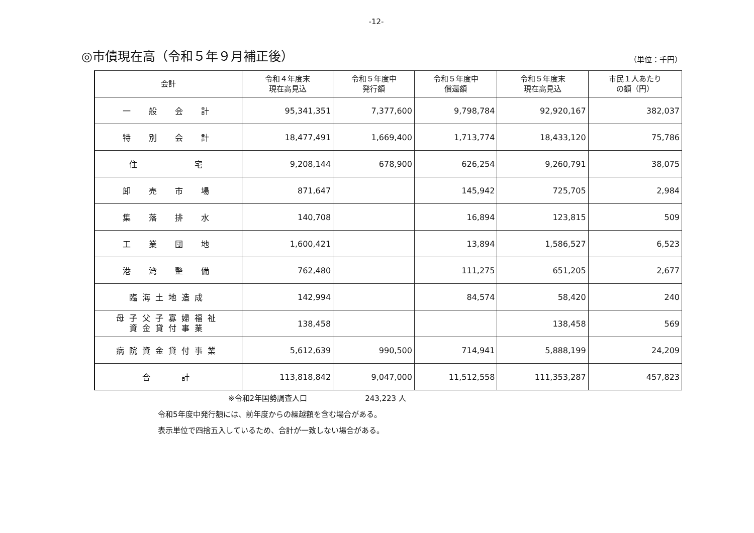-12-
◎市債現在高（令和５年９月補正後）
（単位：千円）
| 会計 | 令和４年度末 現在高見込 | 令和５年度中 発行額 | 令和５年度中 償還額 | 令和５年度末 現在高見込 | 市民１人あたり の額（円） |
| --- | --- | --- | --- | --- | --- |
| 一 般 会 計 | 95,341,351 | 7,377,600 | 9,798,784 | 92,920,167 | 382,037 |
| 特 別 会 計 | 18,477,491 | 1,669,400 | 1,713,774 | 18,433,120 | 75,786 |
| 住 宅 | 9,208,144 | 678,900 | 626,254 | 9,260,791 | 38,075 |
| 卸 売 市 場 | 871,647 | | 145,942 | 725,705 | 2,984 |
| 集 落 排 水 | 140,708 | | 16,894 | 123,815 | 509 |
| 工 業 団 地 | 1,600,421 | | 13,894 | 1,586,527 | 6,523 |
| 港 湾 整 備 | 762,480 | | 111,275 | 651,205 | 2,677 |
| 臨海土地造成 | 142,994 | | 84,574 | 58,420 | 240 |
| 母子父子寡婦福祉 資金貸付事業 | 138,458 | | | 138,458 | 569 |
| 病院資金貸付事業 | 5,612,639 | 990,500 | 714,941 | 5,888,199 | 24,209 |
| 合 計 | 113,818,842 | 9,047,000 | 11,512,558 | 111,353,287 | 457,823 |
※令和2年国勢調査人口 243,223 人
令和5年度中発行額には、前年度からの繰越額を含む場合がある。
表示単位で四捨五入しているため、合計が一致しない場合がある。